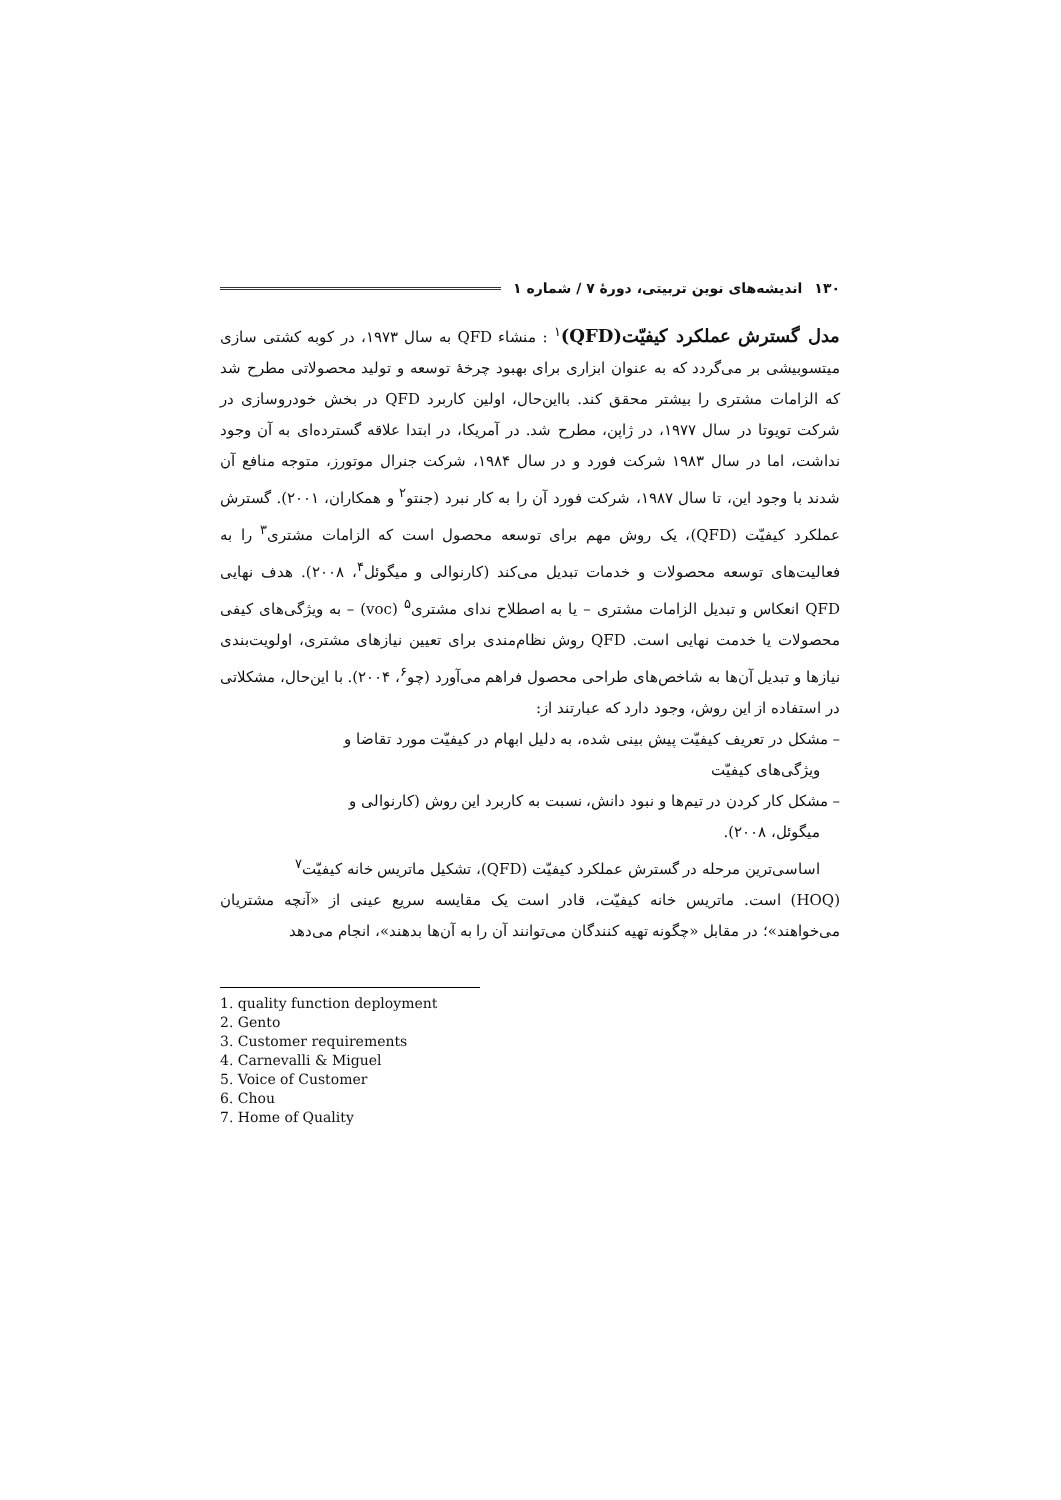۱۳۰ اندیشه‌های نوین تربیتی، دورهٔ ۷ / شماره ۱
مدل گسترش عملکرد کیفیّت(QFD)<sup>۱</sup> : منشاء QFD به سال ۱۹۷۳، در کوبه کشتی سازی میتسوبیشی بر می‌گردد که به عنوان ابزاری برای بهبود چرخهٔ توسعه و تولید محصولاتی مطرح شد که الزامات مشتری را بیشتر محقق کند. بااین‌حال، اولین کاربرد QFD در بخش خودروسازی در شرکت تویوتا در سال ۱۹۷۷، در ژاپن، مطرح شد. در آمریکا، در ابتدا علاقه گسترده‌ای به آن وجود نداشت، اما در سال ۱۹۸۳ شرکت فورد و در سال ۱۹۸۴، شرکت جنرال موتورز، متوجه منافع آن شدند با وجود این، تا سال ۱۹۸۷، شرکت فورد آن را به کار نبرد (جنتو<sup>۲</sup> و همکاران، ۲۰۰۱). گسترش عملکرد کیفیّت (QFD)، یک روش مهم برای توسعه محصول است که الزامات مشتری<sup>۳</sup> را به فعالیت‌های توسعه محصولات و خدمات تبدیل می‌کند (کارنوالی و میگوئل<sup>۴</sup>، ۲۰۰۸). هدف نهایی QFD انعکاس و تبدیل الزامات مشتری – یا به اصطلاح ندای مشتری<sup>۵</sup> (voc) – به ویژگی‌های کیفی محصولات یا خدمت نهایی است. QFD روش نظام‌مندی برای تعیین نیازهای مشتری، اولویت‌بندی نیازها و تبدیل آن‌ها به شاخص‌های طراحی محصول فراهم می‌آورد (چو<sup>۶</sup>، ۲۰۰۴). با این‌حال، مشکلاتی در استفاده از این روش، وجود دارد که عبارتند از:
– مشکل در تعریف کیفیّت پیش بینی شده، به دلیل ابهام در کیفیّت مورد تقاضا و
ویژگی‌های کیفیّت
– مشکل کار کردن در تیم‌ها و نبود دانش، نسبت به کاربرد این روش (کارنوالی و
میگوئل، ۲۰۰۸).
اساسی‌ترین مرحله در گسترش عملکرد کیفیّت (QFD)، تشکیل ماتریس خانه کیفیّت<sup>۷</sup>
(HOQ) است. ماتریس خانه کیفیّت، قادر است یک مقایسه سریع عینی از «آنچه مشتریان می‌خواهند»؛ در مقابل «چگونه تهیه کنندگان می‌توانند آن را به آن‌ها بدهند»، انجام می‌دهد
1. quality function deployment
2. Gento
3. Customer requirements
4. Carnevalli & Miguel
5. Voice of Customer
6. Chou
7. Home of Quality